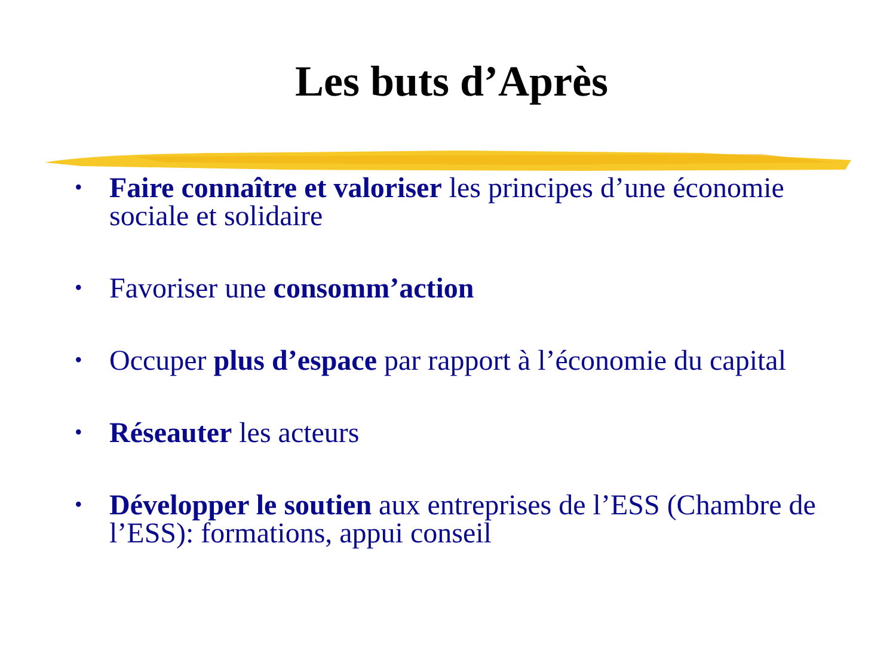Les buts d’Après
• Faire connaître et valoriser les principes d’une économie sociale et solidaire
• Favoriser une consomm’action
• Occuper plus d’espace par rapport à l’économie du capital
• Réseauter les acteurs
• Développer le soutien aux entreprises de l’ESS (Chambre de l’ESS): formations, appui conseil